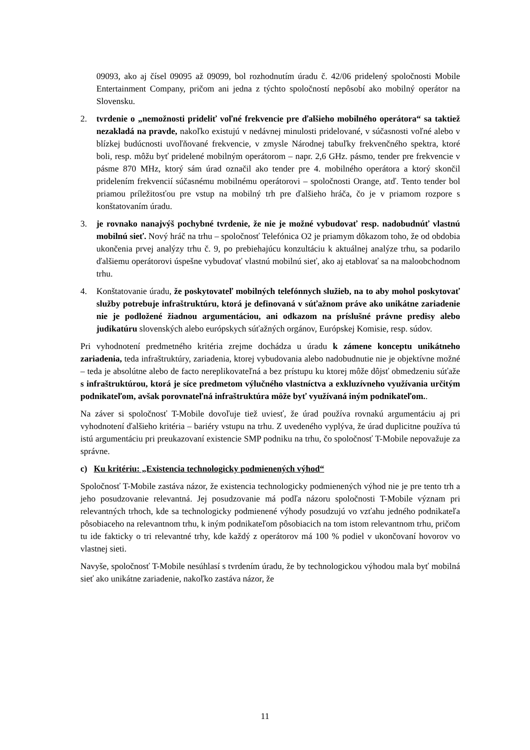09093, ako aj čísel 09095 až 09099, bol rozhodnutím úradu č. 42/06 pridelený spoločnosti Mobile Entertainment Company, pričom ani jedna z týchto spoločností nepôsobí ako mobilný operátor na Slovensku.
2. tvrdenie o „nemožnosti prideliť voľné frekvencie pre ďalšieho mobilného operátora“ sa taktiež nezakladá na pravde, nakoľko existujú v nedávnej minulosti pridelované, v súčasnosti voľné alebo v blízkej budúcnosti uvoľňované frekvencie, v zmysle Národnej tabuľky frekvenčného spektra, ktoré boli, resp. môžu byť pridelené mobilným operátorom – napr. 2,6 GHz. pásmo, tender pre frekvencie v pásme 870 MHz, ktorý sám úrad označil ako tender pre 4. mobilného operátora a ktorý skončil pridelením frekvencií súčasnému mobilnému operátorovi – spoločnosti Orange, atď. Tento tender bol priamou príležitosťou pre vstup na mobilný trh pre ďalšieho hráča, čo je v priamom rozpore s konštatovaním úradu.
3. je rovnako nanajvýš pochybné tvrdenie, že nie je možné vybudovať resp. nadobudnúť vlastnú mobilnú sieť. Nový hráč na trhu – spoločnosť Telefónica O2 je priamym dôkazom toho, že od obdobia ukončenia prvej analýzy trhu č. 9, po prebiehajúcu konzultáciu k aktuálnej analýze trhu, sa podarilo ďalšiemu operátorovi úspešne vybudovať vlastnú mobilnú sieť, ako aj etablovať sa na maloobchodnom trhu.
4. Konštatovanie úradu, že poskytovateľ mobilných telefónnych služieb, na to aby mohol poskytovať služby potrebuje infraštruktúru, ktorá je definovaná v súťažnom práve ako unikátne zariadenie nie je podložené žiadnou argumentáciou, ani odkazom na príslušné právne predisy alebo judikatúru slovenských alebo európskych súťažných orgánov, Európskej Komisie, resp. súdov.
Pri vyhodnotení predmetného kritéria zrejme dochádza u úradu k zámene konceptu unikátneho zariadenia, teda infraštruktúry, zariadenia, ktorej vybudovania alebo nadobudnutie nie je objektívne možné – teda je absolútne alebo de facto nereplikovateľná a bez prístupu ku ktorej môže dôjsť obmedzeniu súťaže s infraštruktúrou, ktorá je síce predmetom výlučného vlastníctva a exkluzívneho využívania určitým podnikateľom, avšak porovnateľná infraštruktúra môže byť využívaná iným podnikateľom..
Na záver si spoločnosť T-Mobile dovoľuje tiež uviesť, že úrad používa rovnakú argumentáciu aj pri vyhodnotení ďalšieho kritéria – bariéry vstupu na trhu. Z uvedeného vyplýva, že úrad duplicitne používa tú istú argumentáciu pri preukazovaní existencie SMP podniku na trhu, čo spoločnosť T-Mobile nepovažuje za správne.
c) Ku kritériu: „Existencia technologicky podmienených výhod“
Spoločnosť T-Mobile zastáva názor, že existencia technologicky podmienených výhod nie je pre tento trh a jeho posudzovanie relevantná. Jej posudzovanie má podľa názoru spoločnosti T-Mobile význam pri relevantných trhoch, kde sa technologicky podmienené výhody posudzujú vo vzťahu jedného podnikateľa pôsobiaceho na relevantnom trhu, k iným podnikateľom pôsobiacich na tom istom relevantnom trhu, pričom tu ide fakticky o tri relevantné trhy, kde každý z operátorov má 100 % podiel v ukončovaní hovorov vo vlastnej sieti.
Navyše, spoločnosť T-Mobile nesúhlasí s tvrdením úradu, že by technologickou výhodou mala byť mobilná sieť ako unikátne zariadenie, nakoľko zastáva názor, že
11